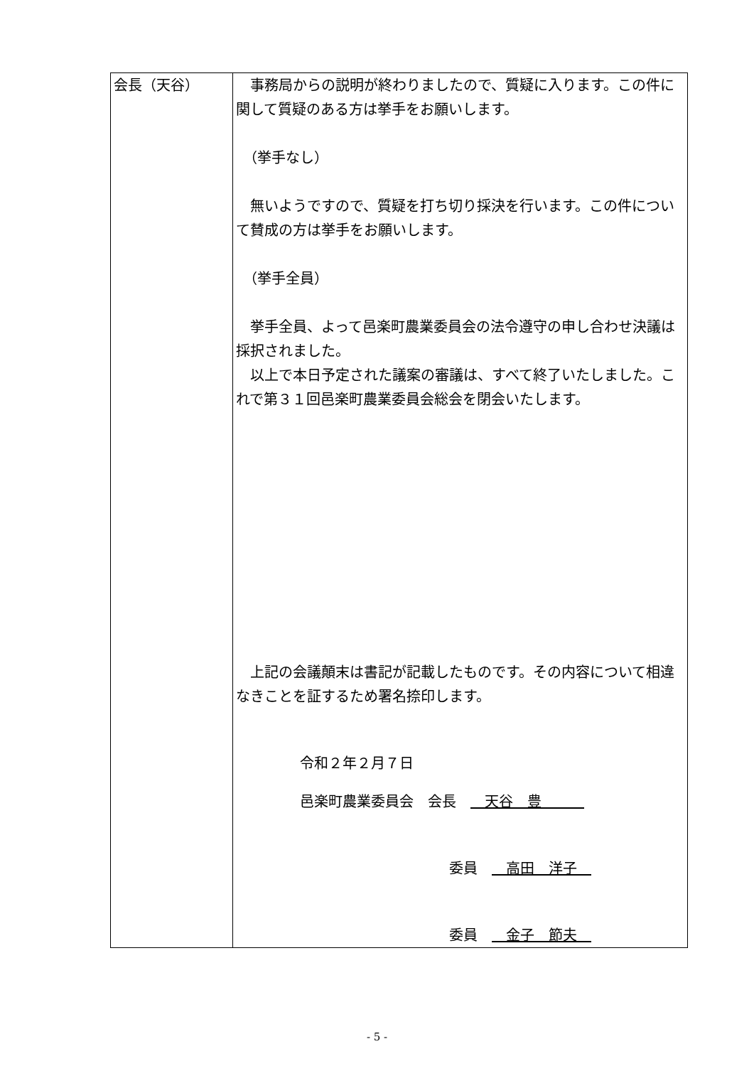| 会長（天谷） | 事務局からの説明が終わりましたので、質疑に入ります。この件に関して質疑のある方は挙手をお願いします。 （挙手なし） 無いようですので、質疑を打ち切り採決を行います。この件について賛成の方は挙手をお願いします。 （挙手全員） 挙手全員、よって邑楽町農業委員会の法令遵守の申し合わせ決議は採択されました。 以上で本日予定された議案の審議は、すべて終了いたしました。これで第３１回邑楽町農業委員会総会を閉会いたします。 上記の会議顛末は書記が記載したものです。その内容について相違なきことを証するため署名捺印します。 令和２年２月７日 邑楽町農業委員会 会長 天谷 豊 委員 高田 洋子 委員 金子 節夫 |
- 5 -